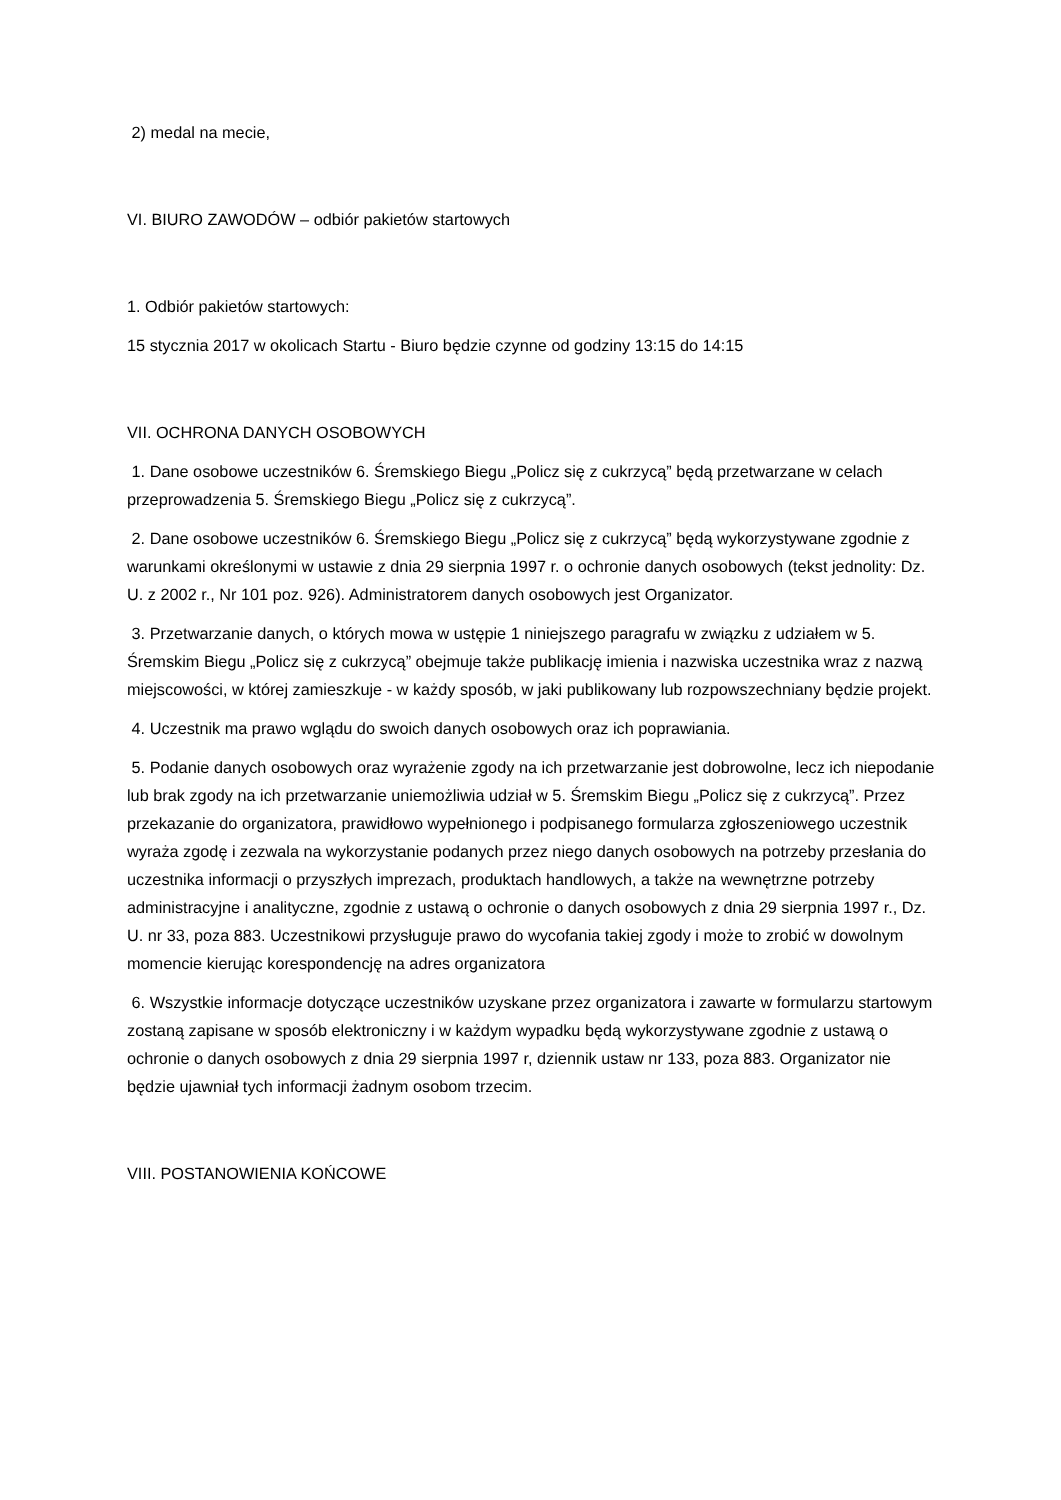2) medal na mecie,
VI. BIURO ZAWODÓW – odbiór pakietów startowych
1. Odbiór pakietów startowych:
15 stycznia 2017 w okolicach Startu - Biuro będzie czynne od godziny 13:15 do 14:15
VII. OCHRONA DANYCH OSOBOWYCH
1. Dane osobowe uczestników 6. Śremskiego Biegu „Policz się z cukrzycą” będą przetwarzane w celach przeprowadzenia 5. Śremskiego Biegu „Policz się z cukrzycą”.
2. Dane osobowe uczestników 6. Śremskiego Biegu „Policz się z cukrzycą” będą wykorzystywane zgodnie z warunkami określonymi w ustawie z dnia 29 sierpnia 1997 r. o ochronie danych osobowych (tekst jednolity: Dz. U. z 2002 r., Nr 101 poz. 926). Administratorem danych osobowych jest Organizator.
3. Przetwarzanie danych, o których mowa w ustępie 1 niniejszego paragrafu w związku z udziałem w 5. Śremskim Biegu „Policz się z cukrzycą” obejmuje także publikację imienia i nazwiska uczestnika wraz z nazwą miejscowości, w której zamieszkuje - w każdy sposób, w jaki publikowany lub rozpowszechniany będzie projekt.
4. Uczestnik ma prawo wglądu do swoich danych osobowych oraz ich poprawiania.
5. Podanie danych osobowych oraz wyrażenie zgody na ich przetwarzanie jest dobrowolne, lecz ich niepodanie lub brak zgody na ich przetwarzanie uniemożliwia udział w 5. Śremskim Biegu „Policz się z cukrzycą”. Przez przekazanie do organizatora, prawidłowo wypełnionego i podpisanego formularza zgłoszeniowego uczestnik wyraża zgodę i zezwala na wykorzystanie podanych przez niego danych osobowych na potrzeby przesłania do uczestnika informacji o przyszłych imprezach, produktach handlowych, a także na wewnętrzne potrzeby administracyjne i analityczne, zgodnie z ustawą o ochronie o danych osobowych z dnia 29 sierpnia 1997 r., Dz. U. nr 33, poza 883. Uczestnikowi przysługuje prawo do wycofania takiej zgody i może to zrobić w dowolnym momencie kierując korespondencję na adres organizatora
6. Wszystkie informacje dotyczące uczestników uzyskane przez organizatora i zawarte w formularzu startowym zostaną zapisane w sposób elektroniczny i w każdym wypadku będą wykorzystywane zgodnie z ustawą o ochronie o danych osobowych z dnia 29 sierpnia 1997 r, dziennik ustaw nr 133, poza 883. Organizator nie będzie ujawniał tych informacji żadnym osobom trzecim.
VIII. POSTANOWIENIA KOŃCOWE